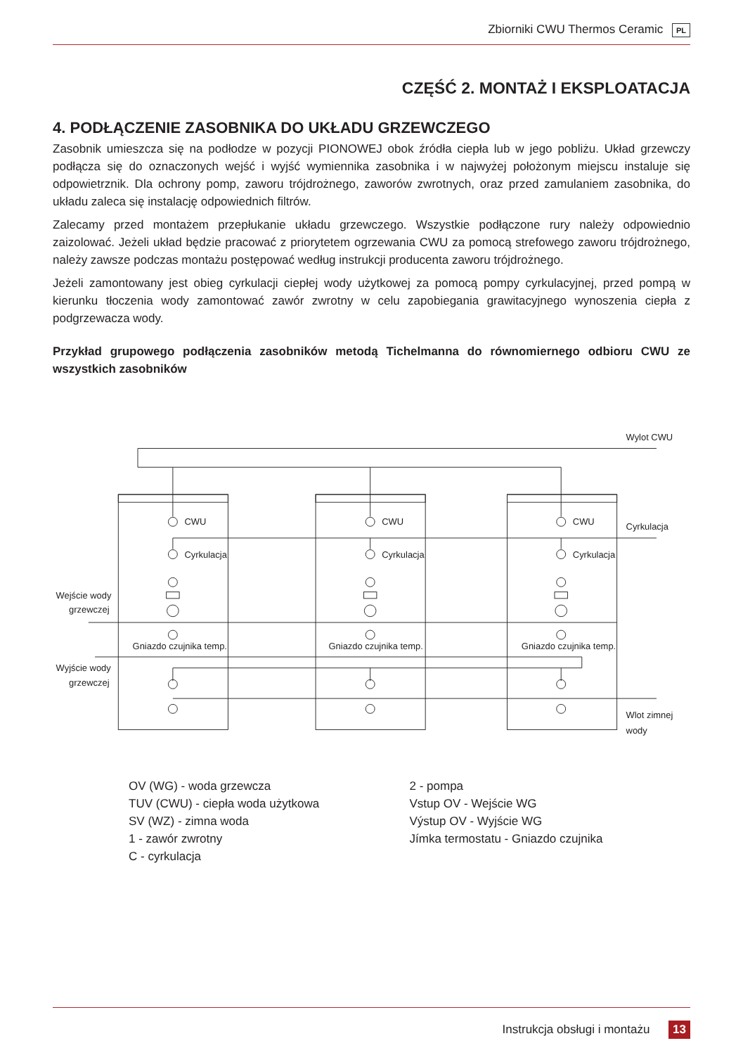Zbiorniki CWU Thermos Ceramic PL
CZĘŚĆ 2. MONTAŻ I EKSPLOATACJA
4. PODŁĄCZENIE ZASOBNIKA DO UKŁADU GRZEWCZEGO
Zasobnik umieszcza się na podłodze w pozycji PIONOWEJ obok źródła ciepła lub w jego pobliżu. Układ grzewczy podłącza się do oznaczonych wejść i wyjść wymiennika zasobnika i w najwyżej położonym miejscu instaluje się odpowietrznik. Dla ochrony pomp, zaworu trójdrożnego, zaworów zwrotnych, oraz przed zamulaniem zasobnika, do układu zaleca się instalację odpowiednich filtrów.
Zalecamy przed montażem przepłukanie układu grzewczego. Wszystkie podłączone rury należy odpowiednio zaizolować. Jeżeli układ będzie pracować z priorytetem ogrzewania CWU za pomocą strefowego zaworu trójdrożnego, należy zawsze podczas montażu postępować według instrukcji producenta zaworu trójdrożnego.
Jeżeli zamontowany jest obieg cyrkulacji ciepłej wody użytkowej za pomocą pompy cyrkulacyjnej, przed pompą w kierunku tłoczenia wody zamontować zawór zwrotny w celu zapobiegania grawitacyjnego wynoszenia ciepła z podgrzewacza wody.
Przykład grupowego podłączenia zasobników metodą Tichelmanna do równomiernego odbioru CWU ze wszystkich zasobników
Wylot CWU
Cyrkulacja
Wejście wody
grzewczej
Wyjście wody
grzewczej
Wlot zimnej
wody
CWU
Cyrkulacja
Gniazdo czujnika temp.
CWU
Cyrkulacja
Gniazdo czujnika temp.
CWU
Cyrkulacja
Gniazdo czujnika temp.
OV (WG) - woda grzewcza
TUV (CWU) - ciepła woda użytkowa
SV (WZ) - zimna woda
1 - zawór zwrotny
C - cyrkulacja
2 - pompa
Vstup OV - Wejście WG
Výstup OV - Wyjście WG
Jímka termostatu - Gniazdo czujnika
Instrukcja obsługi i montażu 13